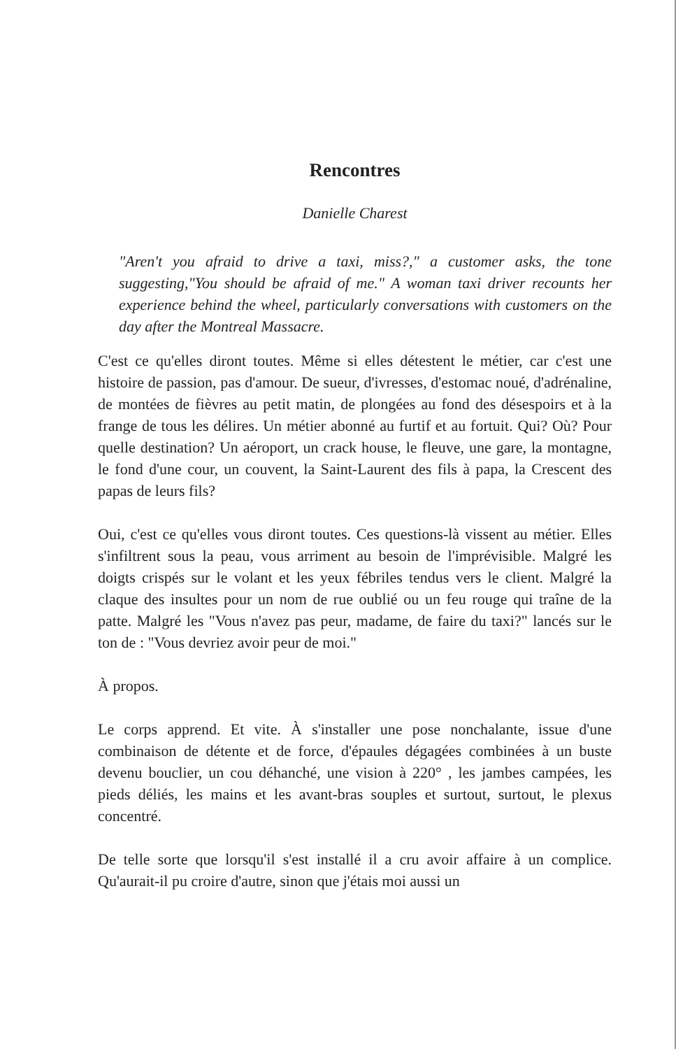Rencontres
Danielle Charest
"Aren't you afraid to drive a taxi, miss?," a customer asks, the tone suggesting,"You should be afraid of me." A woman taxi driver recounts her experience behind the wheel, particularly conversations with customers on the day after the Montreal Massacre.
C'est ce qu'elles diront toutes. Même si elles détestent le métier, car c'est une histoire de passion, pas d'amour. De sueur, d'ivresses, d'estomac noué, d'adrénaline, de montées de fièvres au petit matin, de plongées au fond des désespoirs et à la frange de tous les délires. Un métier abonné au furtif et au fortuit. Qui? Où? Pour quelle destination? Un aéroport, un crack house, le fleuve, une gare, la montagne, le fond d'une cour, un couvent, la Saint-Laurent des fils à papa, la Crescent des papas de leurs fils?
Oui, c'est ce qu'elles vous diront toutes. Ces questions-là vissent au métier. Elles s'infiltrent sous la peau, vous arriment au besoin de l'imprévisible. Malgré les doigts crispés sur le volant et les yeux fébriles tendus vers le client. Malgré la claque des insultes pour un nom de rue oublié ou un feu rouge qui traîne de la patte. Malgré les "Vous n'avez pas peur, madame, de faire du taxi?" lancés sur le ton de : "Vous devriez avoir peur de moi."
À propos.
Le corps apprend. Et vite. À s'installer une pose nonchalante, issue d'une combinaison de détente et de force, d'épaules dégagées combinées à un buste devenu bouclier, un cou déhanché, une vision à 220° , les jambes campées, les pieds déliés, les mains et les avant-bras souples et surtout, surtout, le plexus concentré.
De telle sorte que lorsqu'il s'est installé il a cru avoir affaire à un complice. Qu'aurait-il pu croire d'autre, sinon que j'étais moi aussi un